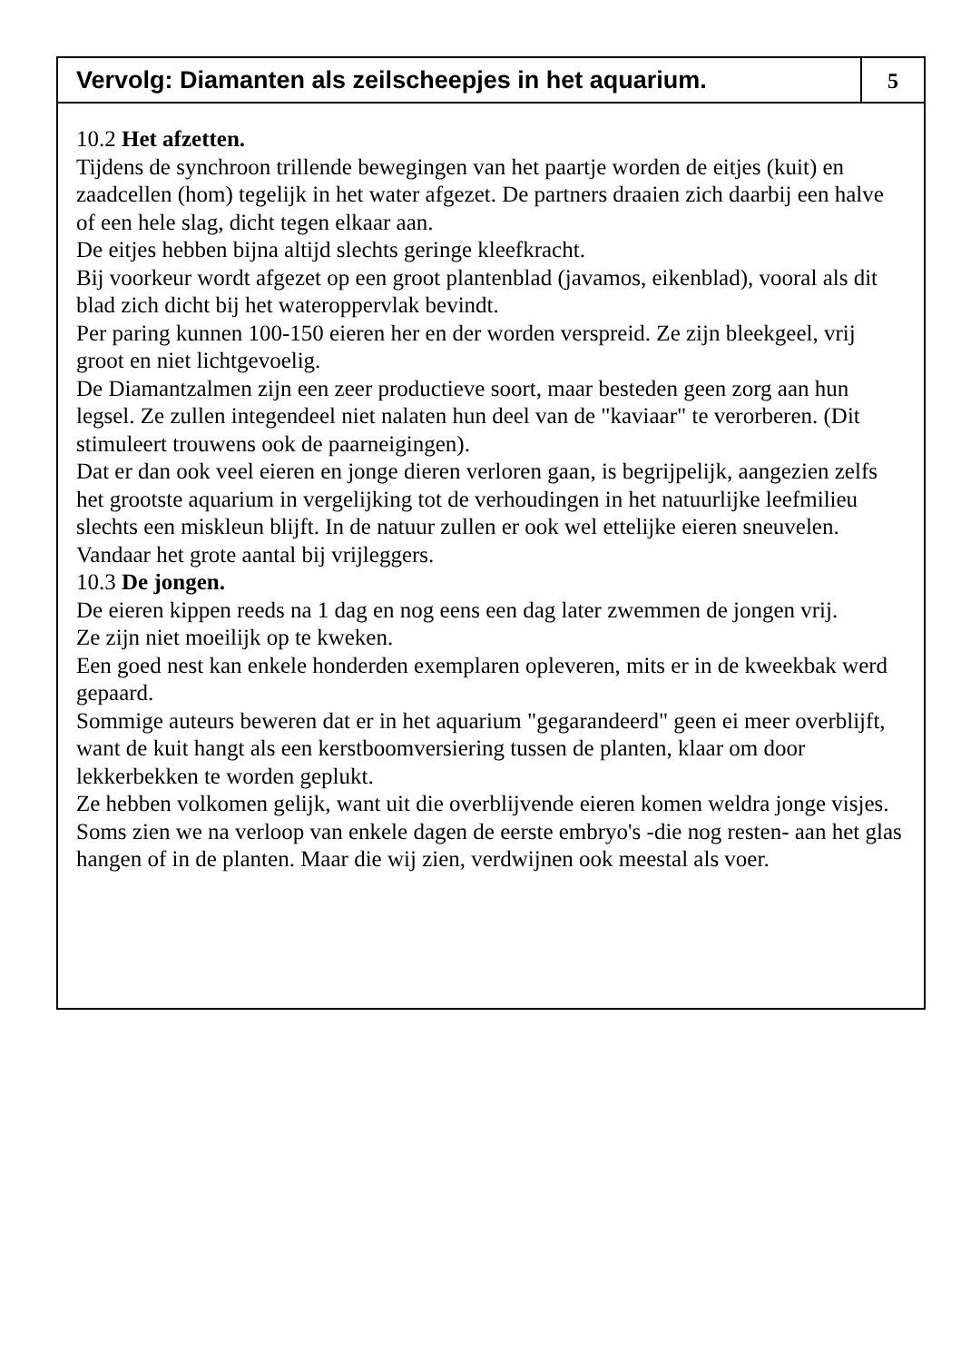Vervolg: Diamanten als zeilscheepjes in het aquarium.
5
10.2 Het afzetten.
Tijdens de synchroon trillende bewegingen van het paartje worden de eitjes (kuit) en zaadcellen (hom) tegelijk in het water afgezet. De partners draaien zich daarbij een halve of een hele slag, dicht tegen elkaar aan.
De eitjes hebben bijna altijd slechts geringe kleefkracht.
Bij voorkeur wordt afgezet op een groot plantenblad (javamos, eikenblad), vooral als dit blad zich dicht bij het wateroppervlak bevindt.
Per paring kunnen 100-150 eieren her en der worden verspreid. Ze zijn bleekgeel, vrij groot en niet lichtgevoelig.
De Diamantzalmen zijn een zeer productieve soort, maar besteden geen zorg aan hun legsel. Ze zullen integendeel niet nalaten hun deel van de "kaviaar" te verorberen. (Dit stimuleert trouwens ook de paarneigingen).
Dat er dan ook veel eieren en jonge dieren verloren gaan, is begrijpelijk, aangezien zelfs het grootste aquarium in vergelijking tot de verhoudingen in het natuurlijke leefmilieu slechts een miskleun blijft. In de natuur zullen er ook wel ettelijke eieren sneuvelen. Vandaar het grote aantal bij vrijleggers.
10.3 De jongen.
De eieren kippen reeds na 1 dag en nog eens een dag later zwemmen de jongen vrij.
Ze zijn niet moeilijk op te kweken.
Een goed nest kan enkele honderden exemplaren opleveren, mits er in de kweekbak werd gepaard.
Sommige auteurs beweren dat er in het aquarium "gegarandeerd" geen ei meer overblijft, want de kuit hangt als een kerstboomversiering tussen de planten, klaar om door lekkerbekken te worden geplukt.
Ze hebben volkomen gelijk, want uit die overblijvende eieren komen weldra jonge visjes.
Soms zien we na verloop van enkele dagen de eerste embryo's -die nog resten- aan het glas hangen of in de planten. Maar die wij zien, verdwijnen ook meestal als voer.